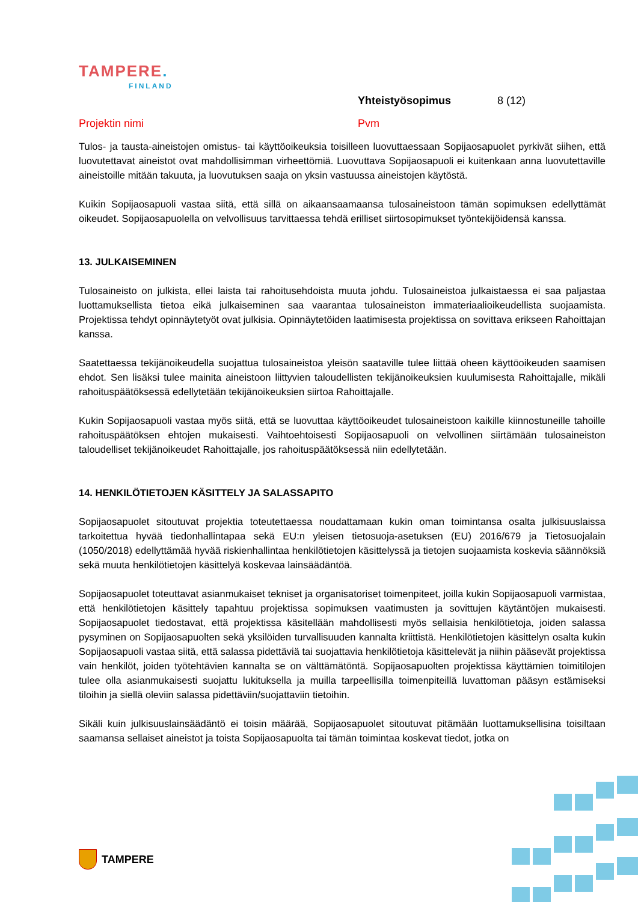TAMPERE.
FINLAND
Yhteistyösopimus 8 (12)
Projektin nimi Pvm
Tulos- ja tausta-aineistojen omistus- tai käyttöoikeuksia toisilleen luovuttaessaan Sopijaosapuolet pyrkivät siihen, että luovutettavat aineistot ovat mahdollisimman virheettömiä. Luovuttava Sopijaosapuoli ei kuitenkaan anna luovutettaville aineistoille mitään takuuta, ja luovutuksen saaja on yksin vastuussa aineistojen käytöstä.
Kuikin Sopijaosapuoli vastaa siitä, että sillä on aikaansaamaansa tulosaineistoon tämän sopimuksen edellyttämät oikeudet. Sopijaosapuolella on velvollisuus tarvittaessa tehdä erilliset siirtosopimukset työntekijöidensä kanssa.
13. JULKAISEMINEN
Tulosaineisto on julkista, ellei laista tai rahoitusehdoista muuta johdu. Tulosaineistoa julkaistaessa ei saa paljastaa luottamuksellista tietoa eikä julkaiseminen saa vaarantaa tulosaineiston immateriaalioikeudellista suojaamista. Projektissa tehdyt opinnäytetyöt ovat julkisia. Opinnäytetöiden laatimisesta projektissa on sovittava erikseen Rahoittajan kanssa.
Saatettaessa tekijänoikeudella suojattua tulosaineistoa yleisön saataville tulee liittää oheen käyttöoikeuden saamisen ehdot. Sen lisäksi tulee mainita aineistoon liittyvien taloudellisten tekijänoikeuksien kuulumisesta Rahoittajalle, mikäli rahoituspäätöksessä edellytetään tekijänoikeuksien siirtoa Rahoittajalle.
Kukin Sopijaosapuoli vastaa myös siitä, että se luovuttaa käyttöoikeudet tulosaineistoon kaikille kiinnostuneille tahoille rahoituspäätöksen ehtojen mukaisesti. Vaihtoehtoisesti Sopijaosapuoli on velvollinen siirtämään tulosaineiston taloudelliset tekijänoikeudet Rahoittajalle, jos rahoituspäätöksessä niin edellytetään.
14. HENKILÖTIETOJEN KÄSITTELY JA SALASSAPITO
Sopijaosapuolet sitoutuvat projektia toteutettaessa noudattamaan kukin oman toimintansa osalta julkisuuslaissa tarkoitettua hyvää tiedonhallintapaa sekä EU:n yleisen tietosuoja-asetuksen (EU) 2016/679 ja Tietosuojalain (1050/2018) edellyttämää hyvää riskienhallintaa henkilötietojen käsittelyssä ja tietojen suojaamista koskevia säännöksiä sekä muuta henkilötietojen käsittelyä koskevaa lainsäädäntöä.
Sopijaosapuolet toteuttavat asianmukaiset tekniset ja organisatoriset toimenpiteet, joilla kukin Sopijaosapuoli varmistaa, että henkilötietojen käsittely tapahtuu projektissa sopimuksen vaatimusten ja sovittujen käytäntöjen mukaisesti. Sopijaosapuolet tiedostavat, että projektissa käsitellään mahdollisesti myös sellaisia henkilötietoja, joiden salassa pysyminen on Sopijaosapuolten sekä yksilöiden turvallisuuden kannalta kriittistä. Henkilötietojen käsittelyn osalta kukin Sopijaosapuoli vastaa siitä, että salassa pidettäviä tai suojattavia henkilötietoja käsittelevät ja niihin pääsevät projektissa vain henkilöt, joiden työtehtävien kannalta se on välttämätöntä. Sopijaosapuolten projektissa käyttämien toimitilojen tulee olla asianmukaisesti suojattu lukituksella ja muilla tarpeellisilla toimenpiteillä luvattoman pääsyn estämiseksi tiloihin ja siellä oleviin salassa pidettäviin/suojattaviin tietoihin.
Sikäli kuin julkisuuslainsäädäntö ei toisin määrää, Sopijaosapuolet sitoutuvat pitämään luottamuksellisina toisiltaan saamansa sellaiset aineistot ja toista Sopijaosapuolta tai tämän toimintaa koskevat tiedot, jotka on
TAMPERE